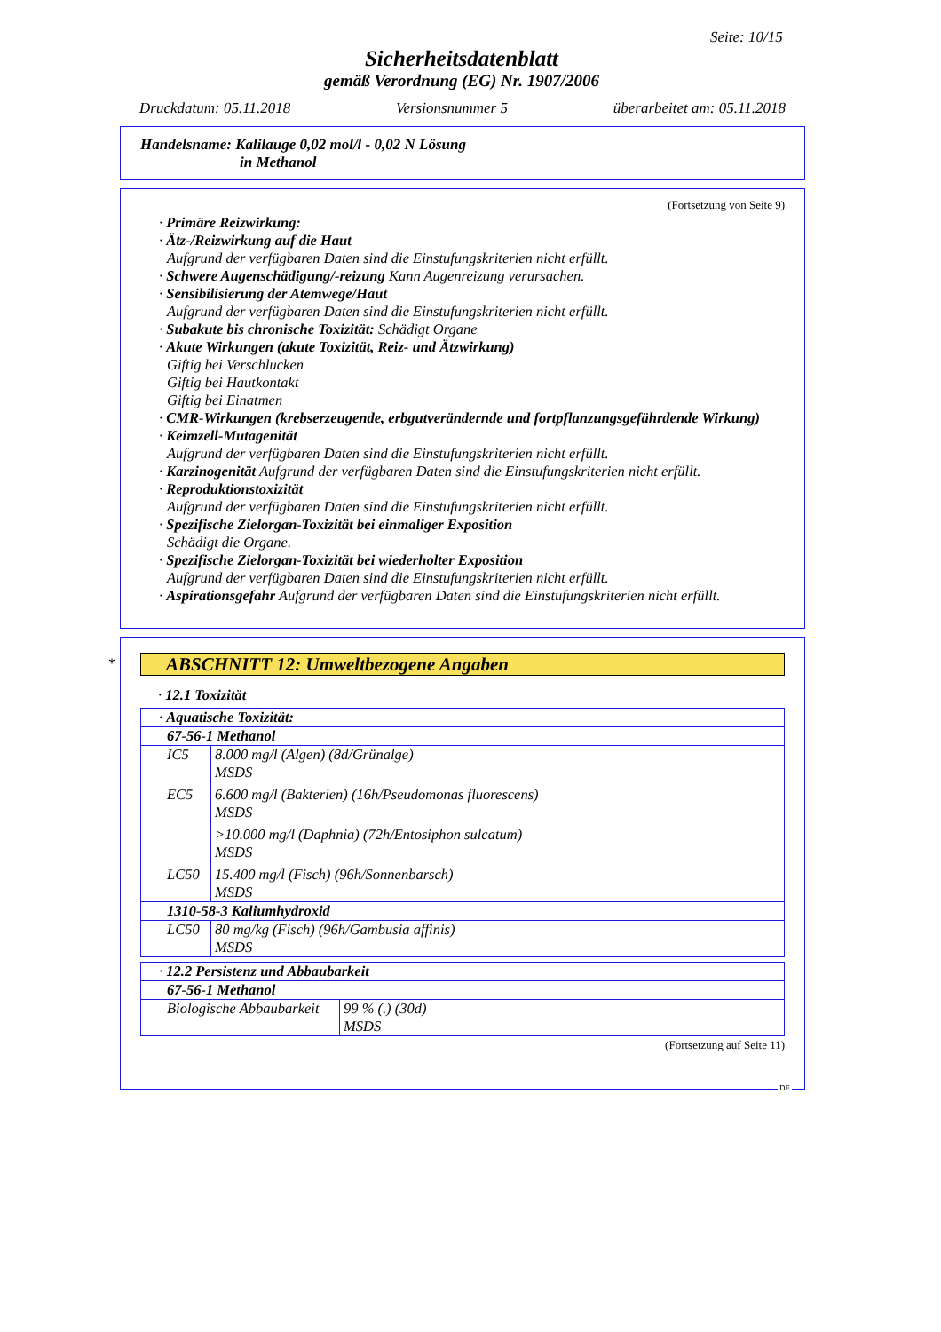Seite: 10/15
Sicherheitsdatenblatt
gemäß Verordnung (EG) Nr. 1907/2006
Druckdatum: 05.11.2018 Versionsnummer 5 überarbeitet am: 05.11.2018
Handelsname: Kalilauge 0,02 mol/l - 0,02 N Lösung
in Methanol
(Fortsetzung von Seite 9)
· Primäre Reizwirkung:
· Ätz-/Reizwirkung auf die Haut
Aufgrund der verfügbaren Daten sind die Einstufungskriterien nicht erfüllt.
· Schwere Augenschädigung/-reizung Kann Augenreizung verursachen.
· Sensibilisierung der Atemwege/Haut
Aufgrund der verfügbaren Daten sind die Einstufungskriterien nicht erfüllt.
· Subakute bis chronische Toxizität: Schädigt Organe
· Akute Wirkungen (akute Toxizität, Reiz- und Ätzwirkung)
Giftig bei Verschlucken
Giftig bei Hautkontakt
Giftig bei Einatmen
· CMR-Wirkungen (krebserzeugende, erbgutverändernde und fortpflanzungsgefährdende Wirkung)
· Keimzell-Mutagenität
Aufgrund der verfügbaren Daten sind die Einstufungskriterien nicht erfüllt.
· Karzinogenität Aufgrund der verfügbaren Daten sind die Einstufungskriterien nicht erfüllt.
· Reproduktionstoxizität
Aufgrund der verfügbaren Daten sind die Einstufungskriterien nicht erfüllt.
· Spezifische Zielorgan-Toxizität bei einmaliger Exposition
Schädigt die Organe.
· Spezifische Zielorgan-Toxizität bei wiederholter Exposition
Aufgrund der verfügbaren Daten sind die Einstufungskriterien nicht erfüllt.
· Aspirationsgefahr Aufgrund der verfügbaren Daten sind die Einstufungskriterien nicht erfüllt.
*
ABSCHNITT 12: Umweltbezogene Angaben
· 12.1 Toxizität
| · Aquatische Toxizität: | |
| 67-56-1 Methanol | |
| IC5 | 8.000 mg/l (Algen) (8d/Grünalge) MSDS |
| EC5 | 6.600 mg/l (Bakterien) (16h/Pseudomonas fluorescens) MSDS |
| | >10.000 mg/l (Daphnia) (72h/Entosiphon sulcatum) MSDS |
| LC50 | 15.400 mg/l (Fisch) (96h/Sonnenbarsch) MSDS |
| 1310-58-3 Kaliumhydroxid | |
| LC50 | 80 mg/kg (Fisch) (96h/Gambusia affinis) MSDS |
| · 12.2 Persistenz und Abbaubarkeit | |
| 67-56-1 Methanol | |
| Biologische Abbaubarkeit | 99 % (.) (30d) MSDS |
(Fortsetzung auf Seite 11)
DE